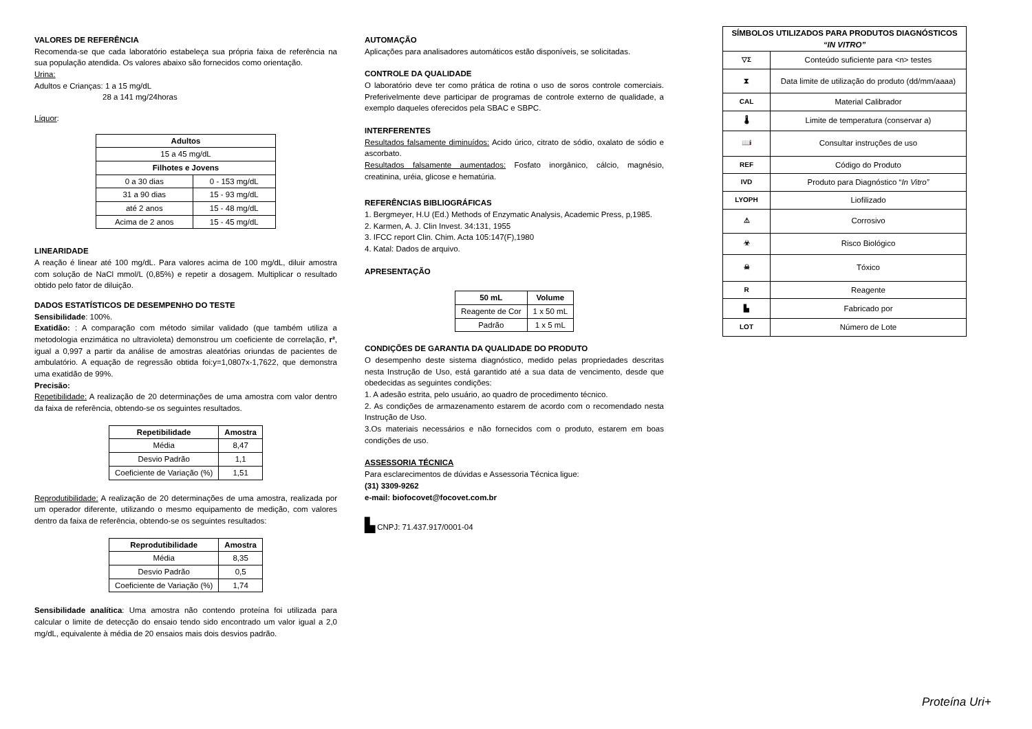VALORES DE REFERÊNCIA
Recomenda-se que cada laboratório estabeleça sua própria faixa de referência na sua população atendida. Os valores abaixo são fornecidos como orientação.
Urina:
Adultos e Crianças: 1 a 15 mg/dL
28 a 141 mg/24horas
Líquor:
| Adultos | |
| --- | --- |
| 15 a 45 mg/dL | |
| Filhotes e Jovens | |
| 0 a 30 dias | 0 - 153 mg/dL |
| 31 a 90 dias | 15 - 93 mg/dL |
| até 2 anos | 15 - 48 mg/dL |
| Acima de 2 anos | 15 - 45 mg/dL |
LINEARIDADE
A reação é linear até 100 mg/dL. Para valores acima de 100 mg/dL, diluir amostra com solução de NaCl mmol/L (0,85%) e repetir a dosagem. Multiplicar o resultado obtido pelo fator de diluição.
DADOS ESTATÍSTICOS DE DESEMPENHO DO TESTE
Sensibilidade: 100%.
Exatidão: : A comparação com método similar validado (que também utiliza a metodologia enzimática no ultravioleta) demonstrou um coeficiente de correlação, r², igual a 0,997 a partir da análise de amostras aleatórias oriundas de pacientes de ambulatório. A equação de regressão obtida foi:y=1,0807x-1,7622, que demonstra uma exatidão de 99%.
Precisão:
Repetibilidade: A realização de 20 determinações de uma amostra com valor dentro da faixa de referência, obtendo-se os seguintes resultados.
| Repetibilidade | Amostra |
| --- | --- |
| Média | 8,47 |
| Desvio Padrão | 1,1 |
| Coeficiente de Variação (%) | 1,51 |
Reprodutibilidade: A realização de 20 determinações de uma amostra, realizada por um operador diferente, utilizando o mesmo equipamento de medição, com valores dentro da faixa de referência, obtendo-se os seguintes resultados:
| Reprodutibilidade | Amostra |
| --- | --- |
| Média | 8,35 |
| Desvio Padrão | 0,5 |
| Coeficiente de Variação (%) | 1,74 |
Sensibilidade analítica: Uma amostra não contendo proteína foi utilizada para calcular o limite de detecção do ensaio tendo sido encontrado um valor igual a 2,0 mg/dL, equivalente à média de 20 ensaios mais dois desvios padrão.
AUTOMAÇÃO
Aplicações para analisadores automáticos estão disponíveis, se solicitadas.
CONTROLE DA QUALIDADE
O laboratório deve ter como prática de rotina o uso de soros controle comerciais. Preferivelmente deve participar de programas de controle externo de qualidade, a exemplo daqueles oferecidos pela SBAC e SBPC.
INTERFERENTES
Resultados falsamente diminuídos: Acido úrico, citrato de sódio, oxalato de sódio e ascorbato.
Resultados falsamente aumentados: Fosfato inorgânico, cálcio, magnésio, creatinina, uréia, glicose e hematúria.
REFERÊNCIAS BIBLIOGRÁFICAS
1. Bergmeyer, H.U (Ed.) Methods of Enzymatic Analysis, Academic Press, p,1985.
2. Karmen, A. J. Clin Invest. 34:131, 1955
3. IFCC report Clin. Chim. Acta 105:147(F),1980
4. Katal: Dados de arquivo.
APRESENTAÇÃO
| 50 mL | Volume |
| --- | --- |
| Reagente de Cor | 1 x 50 mL |
| Padrão | 1 x 5 mL |
CONDIÇÕES DE GARANTIA DA QUALIDADE DO PRODUTO
O desempenho deste sistema diagnóstico, medido pelas propriedades descritas nesta Instrução de Uso, está garantido até a sua data de vencimento, desde que obedecidas as seguintes condições:
1. A adesão estrita, pelo usuário, ao quadro de procedimento técnico.
2. As condições de armazenamento estarem de acordo com o recomendado nesta Instrução de Uso.
3.Os materiais necessários e não fornecidos com o produto, estarem em boas condições de uso.
ASSESSORIA TÉCNICA
Para esclarecimentos de dúvidas e Assessoria Técnica ligue:
(31) 3309-9262
e-mail: biofocovet@focovet.com.br
▙ CNPJ: 71.437.917/0001-04
| SÍMBOLOS UTILIZADOS PARA PRODUTOS DIAGNÓSTICOS “IN VITRO” | |
| --- | --- |
| ▽Σ | Conteúdo suficiente para <n> testes |
| ⧗ | Data limite de utilização do produto (dd/mm/aaaa) |
| CAL | Material Calibrador |
| 🌡 | Limite de temperatura (conservar a) |
| 📖i | Consultar instruções de uso |
| REF | Código do Produto |
| IVD | Produto para Diagnóstico “ In Vitro” |
| LYOPH | Liofilizado |
| ⚠ | Corrosivo |
| ☣ | Risco Biológico |
| ☠ | Tóxico |
| R | Reagente |
| ▙ | Fabricado por |
| LOT | Número de Lote |
Proteína Uri+